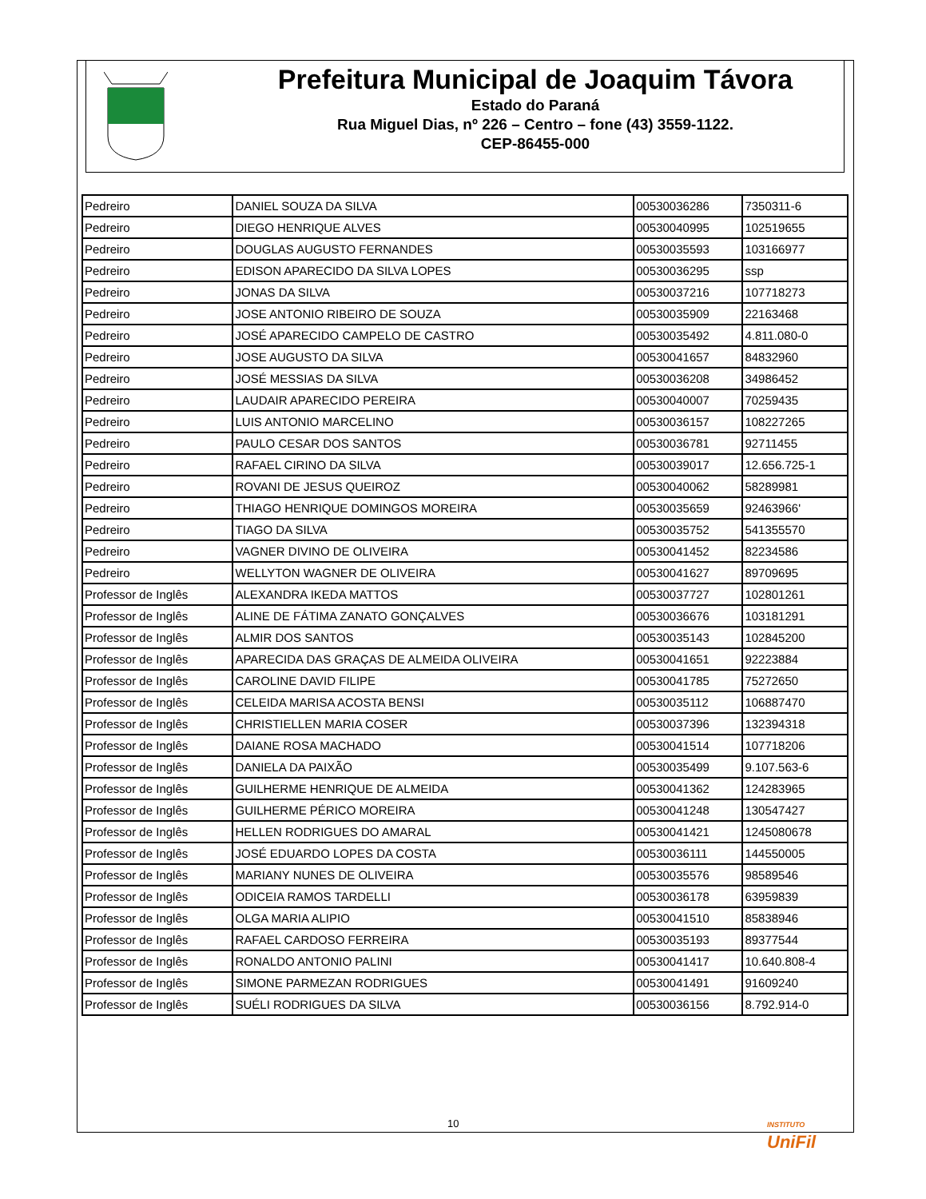Prefeitura Municipal de Joaquim Távora
Estado do Paraná
Rua Miguel Dias, nº 226 – Centro – fone (43) 3559-1122.
CEP-86455-000
| Pedreiro | DANIEL SOUZA DA SILVA | 00530036286 | 7350311-6 |
| Pedreiro | DIEGO HENRIQUE ALVES | 00530040995 | 102519655 |
| Pedreiro | DOUGLAS AUGUSTO FERNANDES | 00530035593 | 103166977 |
| Pedreiro | EDISON APARECIDO DA SILVA LOPES | 00530036295 | ssp |
| Pedreiro | JONAS DA SILVA | 00530037216 | 107718273 |
| Pedreiro | JOSE ANTONIO RIBEIRO DE SOUZA | 00530035909 | 22163468 |
| Pedreiro | JOSÉ APARECIDO CAMPELO DE CASTRO | 00530035492 | 4.811.080-0 |
| Pedreiro | JOSE AUGUSTO DA SILVA | 00530041657 | 84832960 |
| Pedreiro | JOSÉ MESSIAS DA SILVA | 00530036208 | 34986452 |
| Pedreiro | LAUDAIR APARECIDO PEREIRA | 00530040007 | 70259435 |
| Pedreiro | LUIS ANTONIO MARCELINO | 00530036157 | 108227265 |
| Pedreiro | PAULO CESAR DOS SANTOS | 00530036781 | 92711455 |
| Pedreiro | RAFAEL CIRINO DA SILVA | 00530039017 | 12.656.725-1 |
| Pedreiro | ROVANI DE JESUS QUEIROZ | 00530040062 | 58289981 |
| Pedreiro | THIAGO HENRIQUE DOMINGOS MOREIRA | 00530035659 | 92463966' |
| Pedreiro | TIAGO DA SILVA | 00530035752 | 541355570 |
| Pedreiro | VAGNER DIVINO DE OLIVEIRA | 00530041452 | 82234586 |
| Pedreiro | WELLYTON WAGNER DE OLIVEIRA | 00530041627 | 89709695 |
| Professor de Inglês | ALEXANDRA IKEDA MATTOS | 00530037727 | 102801261 |
| Professor de Inglês | ALINE DE FÁTIMA ZANATO GONÇALVES | 00530036676 | 103181291 |
| Professor de Inglês | ALMIR DOS SANTOS | 00530035143 | 102845200 |
| Professor de Inglês | APARECIDA DAS GRAÇAS DE ALMEIDA OLIVEIRA | 00530041651 | 92223884 |
| Professor de Inglês | CAROLINE DAVID FILIPE | 00530041785 | 75272650 |
| Professor de Inglês | CELEIDA MARISA ACOSTA BENSI | 00530035112 | 106887470 |
| Professor de Inglês | CHRISTIELLEN MARIA COSER | 00530037396 | 132394318 |
| Professor de Inglês | DAIANE ROSA MACHADO | 00530041514 | 107718206 |
| Professor de Inglês | DANIELA DA PAIXÃO | 00530035499 | 9.107.563-6 |
| Professor de Inglês | GUILHERME HENRIQUE DE ALMEIDA | 00530041362 | 124283965 |
| Professor de Inglês | GUILHERME PÉRICO MOREIRA | 00530041248 | 130547427 |
| Professor de Inglês | HELLEN RODRIGUES DO AMARAL | 00530041421 | 1245080678 |
| Professor de Inglês | JOSÉ EDUARDO LOPES DA COSTA | 00530036111 | 144550005 |
| Professor de Inglês | MARIANY NUNES DE OLIVEIRA | 00530035576 | 98589546 |
| Professor de Inglês | ODICEIA RAMOS TARDELLI | 00530036178 | 63959839 |
| Professor de Inglês | OLGA MARIA ALIPIO | 00530041510 | 85838946 |
| Professor de Inglês | RAFAEL CARDOSO FERREIRA | 00530035193 | 89377544 |
| Professor de Inglês | RONALDO ANTONIO PALINI | 00530041417 | 10.640.808-4 |
| Professor de Inglês | SIMONE PARMEZAN RODRIGUES | 00530041491 | 91609240 |
| Professor de Inglês | SUÉLI RODRIGUES DA SILVA | 00530036156 | 8.792.914-0 |
10
INSTITUTO
UniFil